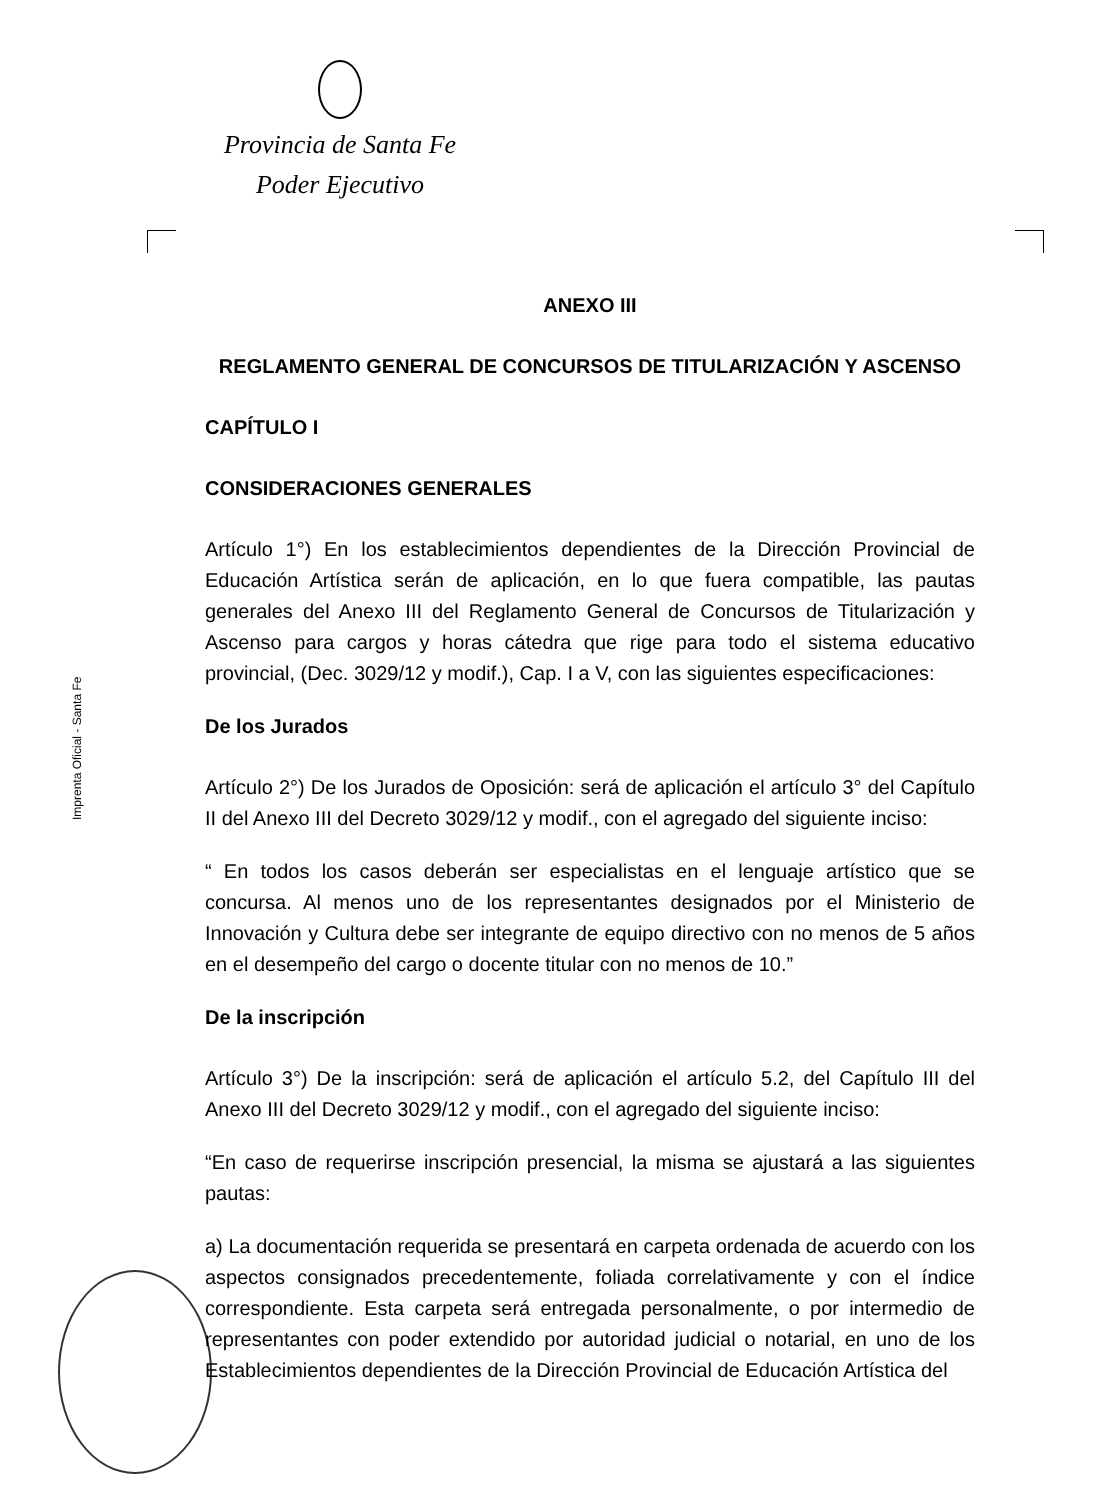Provincia de Santa Fe
Poder Ejecutivo
Imprenta Oficial - Santa Fe
ANEXO III
REGLAMENTO GENERAL DE CONCURSOS DE TITULARIZACIÓN Y ASCENSO
CAPÍTULO I
CONSIDERACIONES GENERALES
Artículo 1°) En los establecimientos dependientes de la Dirección Provincial de Educación Artística serán de aplicación, en lo que fuera compatible, las pautas generales del Anexo III del Reglamento General de Concursos de Titularización y Ascenso para cargos y horas cátedra que rige para todo el sistema educativo provincial, (Dec. 3029/12 y modif.), Cap. I a V, con las siguientes especificaciones:
De los Jurados
Artículo 2°) De los Jurados de Oposición: será de aplicación el artículo 3° del Capítulo II del Anexo III del Decreto 3029/12 y modif., con el agregado del siguiente inciso:
“ En todos los casos deberán ser especialistas en el lenguaje artístico que se concursa. Al menos uno de los representantes designados por el Ministerio de Innovación y Cultura debe ser integrante de equipo directivo con no menos de 5 años en el desempeño del cargo o docente titular con no menos de 10.”
De la inscripción
Artículo 3°) De la inscripción: será de aplicación el artículo 5.2, del Capítulo III del Anexo III del Decreto 3029/12 y modif., con el agregado del siguiente inciso:
“En caso de requerirse inscripción presencial, la misma se ajustará a las siguientes pautas:
a) La documentación requerida se presentará en carpeta ordenada de acuerdo con los aspectos consignados precedentemente, foliada correlativamente y con el índice correspondiente. Esta carpeta será entregada personalmente, o por intermedio de representantes con poder extendido por autoridad judicial o notarial, en uno de los Establecimientos dependientes de la Dirección Provincial de Educación Artística del